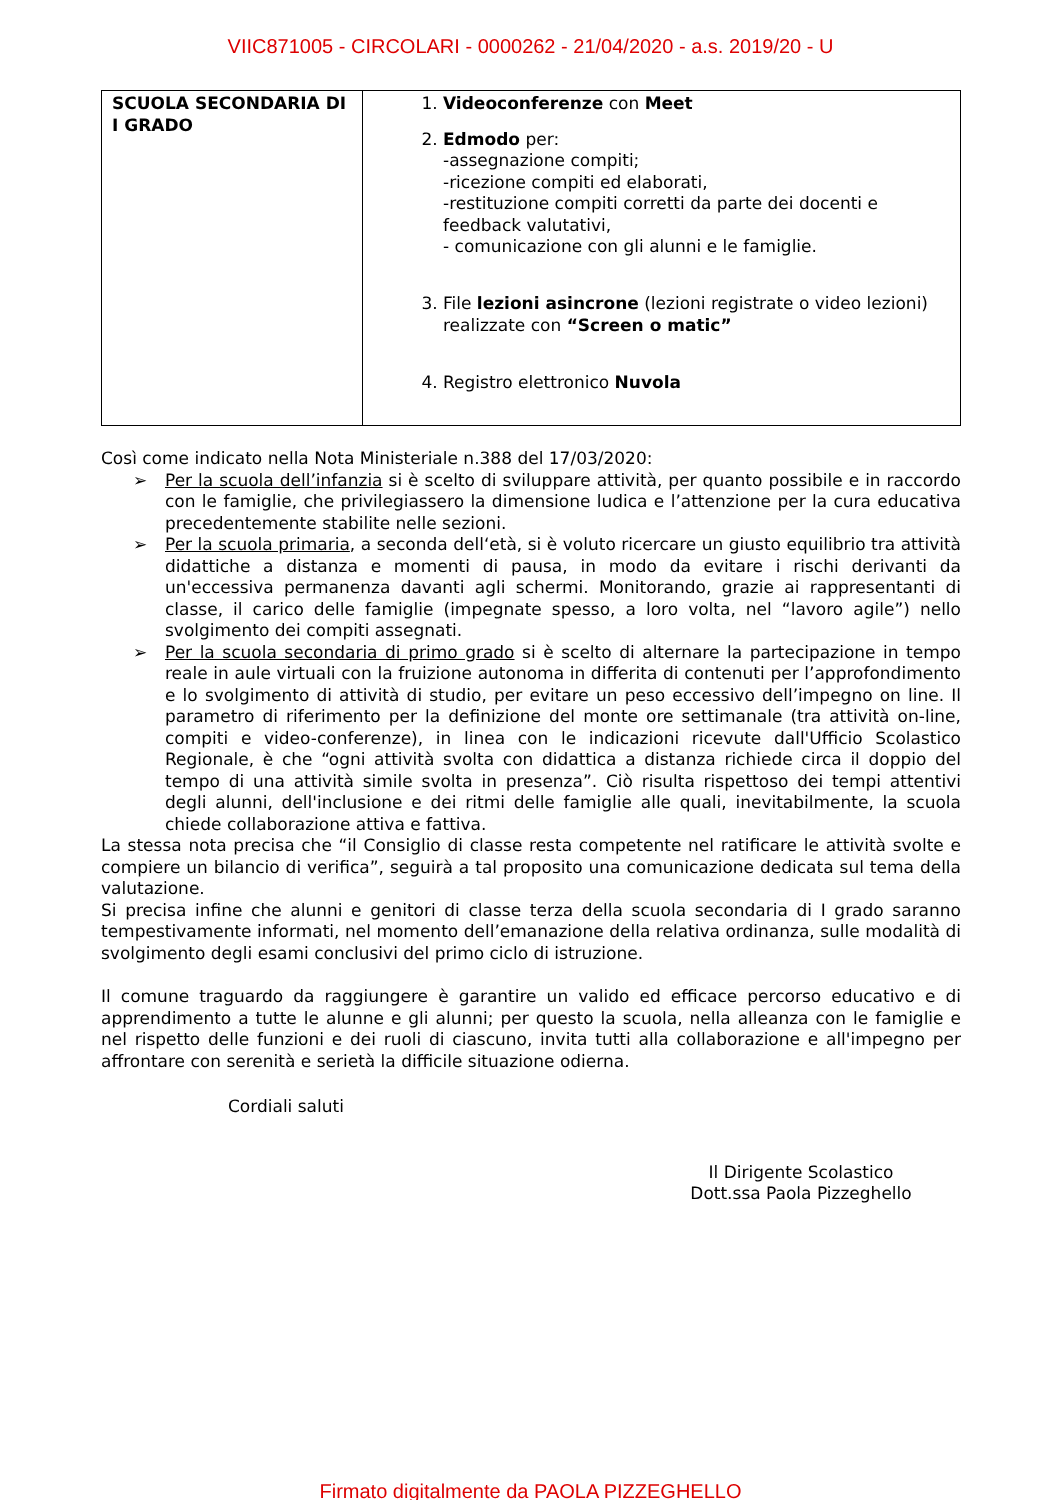VIIC871005 - CIRCOLARI - 0000262 - 21/04/2020 - a.s. 2019/20 - U
| SCUOLA SECONDARIA DI I GRADO | 1. Videoconferenze con Meet 2. Edmodo per: -assegnazione compiti; -ricezione compiti ed elaborati, -restituzione compiti corretti da parte dei docenti e feedback valutativi, - comunicazione con gli alunni e le famiglie. 3. File lezioni asincrone (lezioni registrate o video lezioni) realizzate con “Screen o matic” 4. Registro elettronico Nuvola |
Così come indicato nella Nota Ministeriale n.388 del 17/03/2020:
➢ Per la scuola dell’infanzia si è scelto di sviluppare attività, per quanto possibile e in raccordo con le famiglie, che privilegiassero la dimensione ludica e l’attenzione per la cura educativa precedentemente stabilite nelle sezioni.
➢ Per la scuola primaria, a seconda dell‘età, si è voluto ricercare un giusto equilibrio tra attività didattiche a distanza e momenti di pausa, in modo da evitare i rischi derivanti da un'eccessiva permanenza davanti agli schermi. Monitorando, grazie ai rappresentanti di classe, il carico delle famiglie (impegnate spesso, a loro volta, nel “lavoro agile”) nello svolgimento dei compiti assegnati.
➢ Per la scuola secondaria di primo grado si è scelto di alternare la partecipazione in tempo reale in aule virtuali con la fruizione autonoma in differita di contenuti per l’approfondimento e lo svolgimento di attività di studio, per evitare un peso eccessivo dell’impegno on line. Il parametro di riferimento per la definizione del monte ore settimanale (tra attività on-line, compiti e video-conferenze), in linea con le indicazioni ricevute dall'Ufficio Scolastico Regionale, è che “ogni attività svolta con didattica a distanza richiede circa il doppio del tempo di una attività simile svolta in presenza”. Ciò risulta rispettoso dei tempi attentivi degli alunni, dell'inclusione e dei ritmi delle famiglie alle quali, inevitabilmente, la scuola chiede collaborazione attiva e fattiva.
La stessa nota precisa che “il Consiglio di classe resta competente nel ratificare le attività svolte e compiere un bilancio di verifica”, seguirà a tal proposito una comunicazione dedicata sul tema della valutazione.
Si precisa infine che alunni e genitori di classe terza della scuola secondaria di I grado saranno tempestivamente informati, nel momento dell’emanazione della relativa ordinanza, sulle modalità di svolgimento degli esami conclusivi del primo ciclo di istruzione.
Il comune traguardo da raggiungere è garantire un valido ed efficace percorso educativo e di apprendimento a tutte le alunne e gli alunni; per questo la scuola, nella alleanza con le famiglie e nel rispetto delle funzioni e dei ruoli di ciascuno, invita tutti alla collaborazione e all'impegno per affrontare con serenità e serietà la difficile situazione odierna.
Cordiali saluti
Il Dirigente Scolastico
Dott.ssa Paola Pizzeghello
Firmato digitalmente da PAOLA PIZZEGHELLO